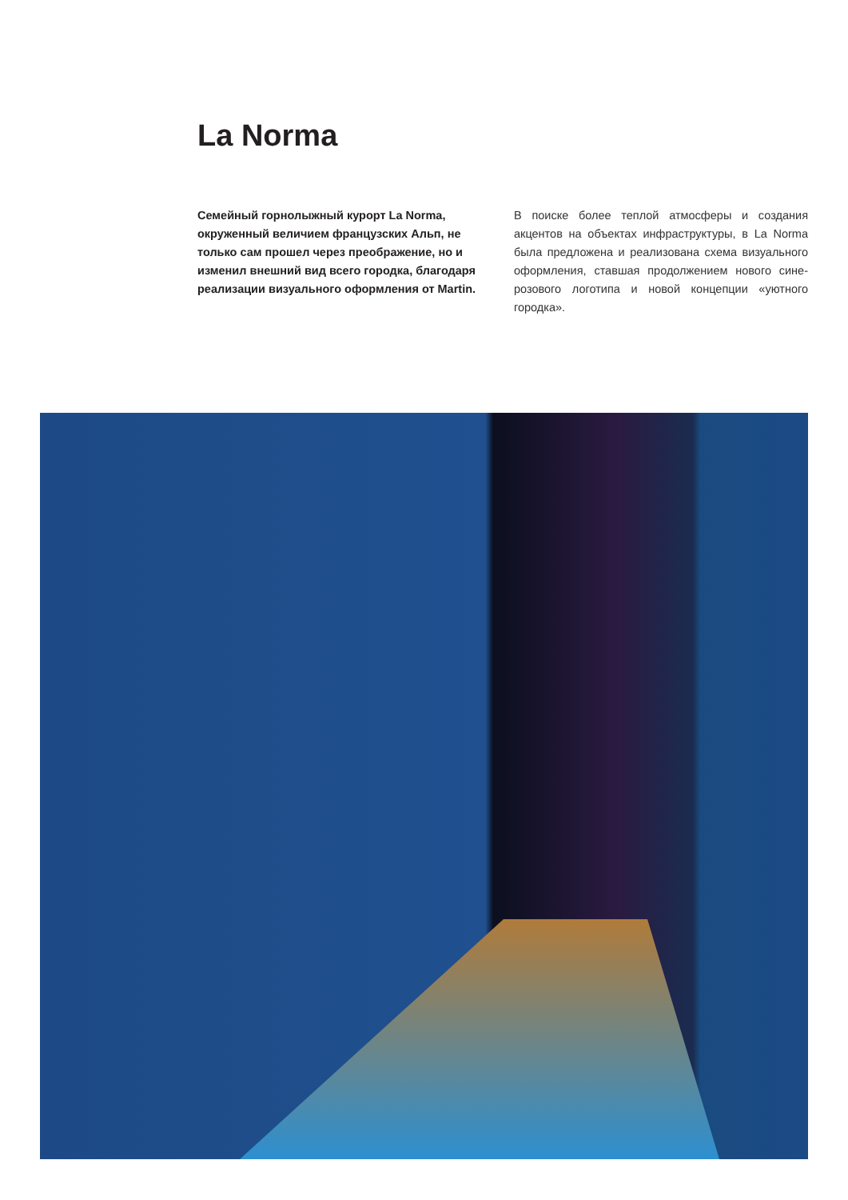La Norma
Семейный горнолыжный курорт La Norma, окруженный величием французских Альп, не только сам прошел через преображение, но и изменил внешний вид всего городка, благодаря реализации визуального оформления от Martin.
В поиске более теплой атмосферы и создания акцентов на объектах инфраструктуры, в La Norma была предложена и реализована схема визуального оформления, ставшая продолжением нового сине-розового логотипа и новой концепции «уютного городка».